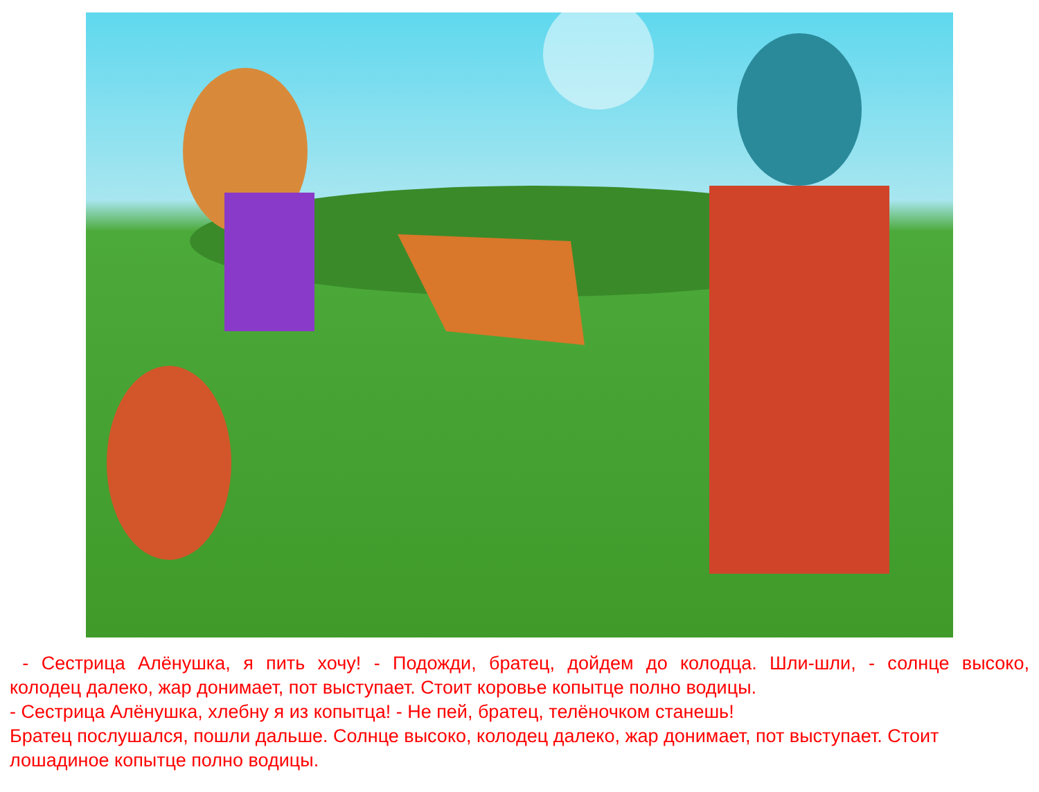- Сестрица Алёнушка, я пить хочу! - Подожди, братец, дойдем до колодца. Шли-шли, - солнце высоко,
колодец далеко, жар донимает, пот выступает. Стоит коровье копытце полно водицы.
- Сестрица Алёнушка, хлебну я из копытца! - Не пей, братец, телёночком станешь!
Братец послушался, пошли дальше. Солнце высоко, колодец далеко, жар донимает, пот выступает. Стоит лошадиное копытце полно водицы.